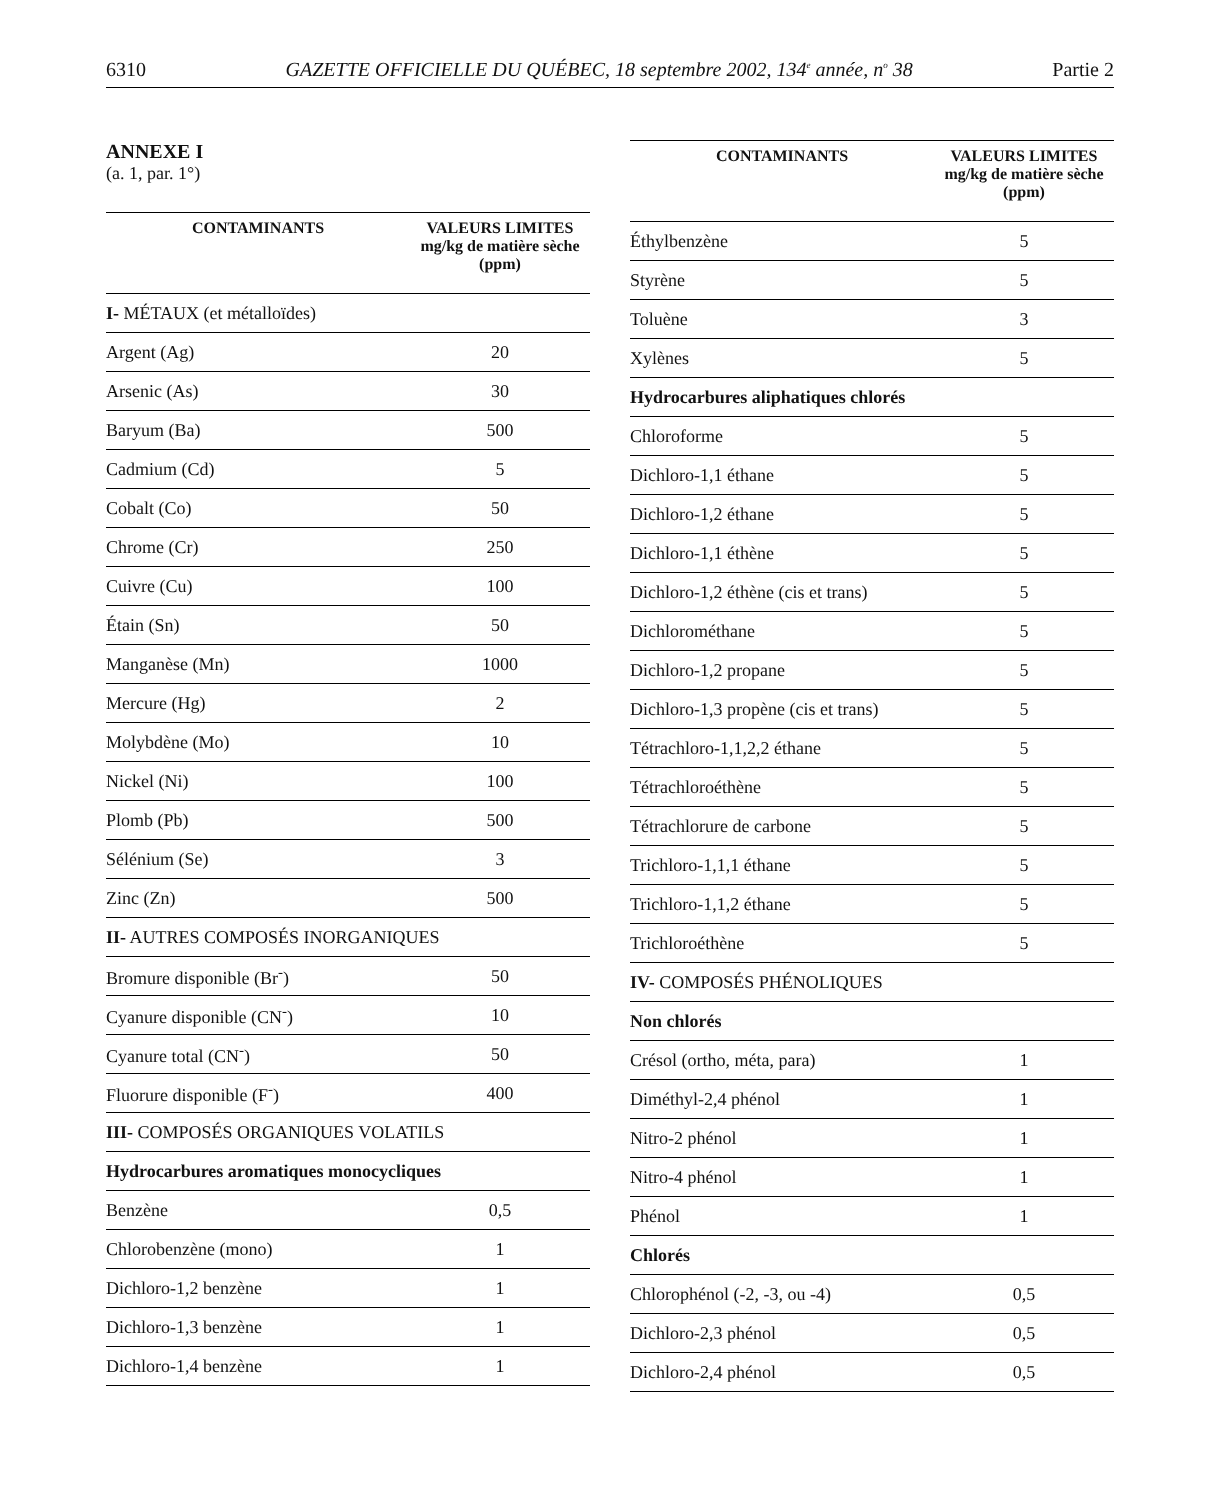6310 GAZETTE OFFICIELLE DU QUÉBEC, 18 septembre 2002, 134<sup>e</sup> année, n<sup>o</sup> 38 Partie 2
ANNEXE I
(a. 1, par. 1°)
| CONTAMINANTS | VALEURS LIMITES mg/kg de matière sèche (ppm) |
| --- | --- |
| I- MÉTAUX (et métalloïdes) | |
| Argent (Ag) | 20 |
| Arsenic (As) | 30 |
| Baryum (Ba) | 500 |
| Cadmium (Cd) | 5 |
| Cobalt (Co) | 50 |
| Chrome (Cr) | 250 |
| Cuivre (Cu) | 100 |
| Étain (Sn) | 50 |
| Manganèse (Mn) | 1000 |
| Mercure (Hg) | 2 |
| Molybdène (Mo) | 10 |
| Nickel (Ni) | 100 |
| Plomb (Pb) | 500 |
| Sélénium (Se) | 3 |
| Zinc (Zn) | 500 |
| II- AUTRES COMPOSÉS INORGANIQUES | |
| Bromure disponible (Br<sup>-</sup>) | 50 |
| Cyanure disponible (CN<sup>-</sup>) | 10 |
| Cyanure total (CN<sup>-</sup>) | 50 |
| Fluorure disponible (F<sup>-</sup>) | 400 |
| III- COMPOSÉS ORGANIQUES VOLATILS | |
| Hydrocarbures aromatiques monocycliques | |
| Benzène | 0,5 |
| Chlorobenzène (mono) | 1 |
| Dichloro-1,2 benzène | 1 |
| Dichloro-1,3 benzène | 1 |
| Dichloro-1,4 benzène | 1 |
| CONTAMINANTS | VALEURS LIMITES mg/kg de matière sèche (ppm) |
| --- | --- |
| Éthylbenzène | 5 |
| Styrène | 5 |
| Toluène | 3 |
| Xylènes | 5 |
| Hydrocarbures aliphatiques chlorés | |
| Chloroforme | 5 |
| Dichloro-1,1 éthane | 5 |
| Dichloro-1,2 éthane | 5 |
| Dichloro-1,1 éthène | 5 |
| Dichloro-1,2 éthène (cis et trans) | 5 |
| Dichlorométhane | 5 |
| Dichloro-1,2 propane | 5 |
| Dichloro-1,3 propène (cis et trans) | 5 |
| Tétrachloro-1,1,2,2 éthane | 5 |
| Tétrachloroéthène | 5 |
| Tétrachlorure de carbone | 5 |
| Trichloro-1,1,1 éthane | 5 |
| Trichloro-1,1,2 éthane | 5 |
| Trichloroéthène | 5 |
| IV- COMPOSÉS PHÉNOLIQUES | |
| Non chlorés | |
| Crésol (ortho, méta, para) | 1 |
| Diméthyl-2,4 phénol | 1 |
| Nitro-2 phénol | 1 |
| Nitro-4 phénol | 1 |
| Phénol | 1 |
| Chlorés | |
| Chlorophénol (-2, -3, ou -4) | 0,5 |
| Dichloro-2,3 phénol | 0,5 |
| Dichloro-2,4 phénol | 0,5 |